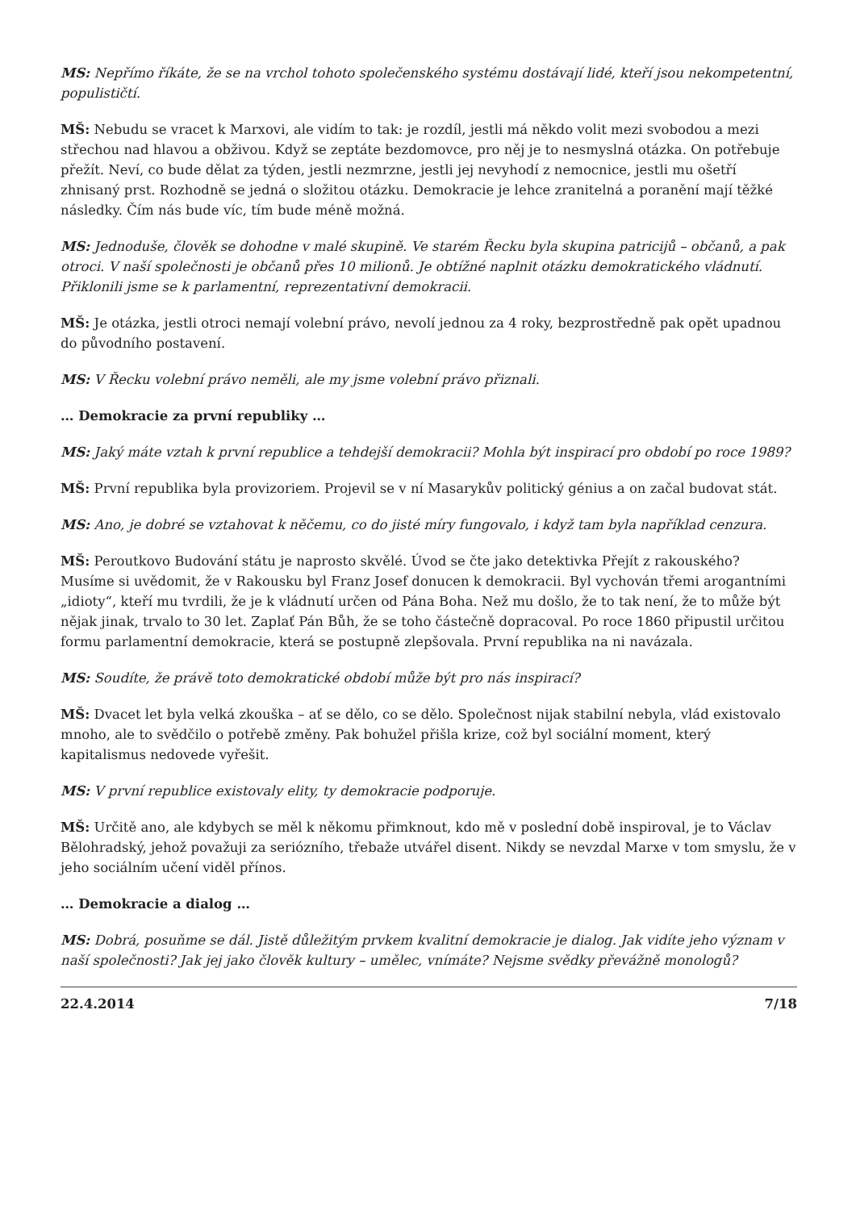MS: Nepřímo říkáte, že se na vrchol tohoto společenského systému dostávají lidé, kteří jsou nekompetentní, populističtí.
MŠ: Nebudu se vracet k Marxovi, ale vidím to tak: je rozdíl, jestli má někdo volit mezi svobodou a mezi střechou nad hlavou a obživou. Když se zeptáte bezdomovce, pro něj je to nesmyslná otázka. On potřebuje přežít. Neví, co bude dělat za týden, jestli nezmrzne, jestli jej nevyhodí z nemocnice, jestli mu ošetří zhnisaný prst. Rozhodně se jedná o složitou otázku. Demokracie je lehce zranitelná a poranění mají těžké následky. Čím nás bude víc, tím bude méně možná.
MS: Jednoduše, člověk se dohodne v malé skupině. Ve starém Řecku byla skupina patricijů – občanů, a pak otroci. V naší společnosti je občanů přes 10 milionů. Je obtížné naplnit otázku demokratického vládnutí. Přiklonili jsme se k parlamentní, reprezentativní demokracii.
MŠ: Je otázka, jestli otroci nemají volební právo, nevolí jednou za 4 roky, bezprostředně pak opět upadnou do původního postavení.
MS: V Řecku volební právo neměli, ale my jsme volební právo přiznali.
… Demokracie za první republiky …
MS: Jaký máte vztah k první republice a tehdejší demokracii? Mohla být inspirací pro období po roce 1989?
MŠ: První republika byla provizoriem. Projevil se v ní Masarykův politický génius a on začal budovat stát.
MS: Ano, je dobré se vztahovat k něčemu, co do jisté míry fungovalo, i když tam byla například cenzura.
MŠ: Peroutkovo Budování státu je naprosto skvělé. Úvod se čte jako detektivka Přejít z rakouského? Musíme si uvědomit, že v Rakousku byl Franz Josef donucen k demokracii. Byl vychován třemi arogantními „idioty“, kteří mu tvrdili, že je k vládnutí určen od Pána Boha. Než mu došlo, že to tak není, že to může být nějak jinak, trvalo to 30 let. Zaplať Pán Bůh, že se toho částečně dopracoval. Po roce 1860 připustil určitou formu parlamentní demokracie, která se postupně zlepšovala. První republika na ni navázala.
MS: Soudíte, že právě toto demokratické období může být pro nás inspirací?
MŠ: Dvacet let byla velká zkouška – ať se dělo, co se dělo. Společnost nijak stabilní nebyla, vlád existovalo mnoho, ale to svědčilo o potřebě změny. Pak bohužel přišla krize, což byl sociální moment, který kapitalismus nedovede vyřešit.
MS: V první republice existovaly elity, ty demokracie podporuje.
MŠ: Určitě ano, ale kdybych se měl k někomu přimknout, kdo mě v poslední době inspiroval, je to Václav Bělohradský, jehož považuji za seriózního, třebaže utvářel disent. Nikdy se nevzdal Marxe v tom smyslu, že v jeho sociálním učení viděl přínos.
… Demokracie a dialog …
MS: Dobrá, posuňme se dál. Jistě důležitým prvkem kvalitní demokracie je dialog. Jak vidíte jeho význam v naší společnosti? Jak jej jako člověk kultury – umělec, vnímáte? Nejsme svědky převážně monologů?
22.4.2014 7/18